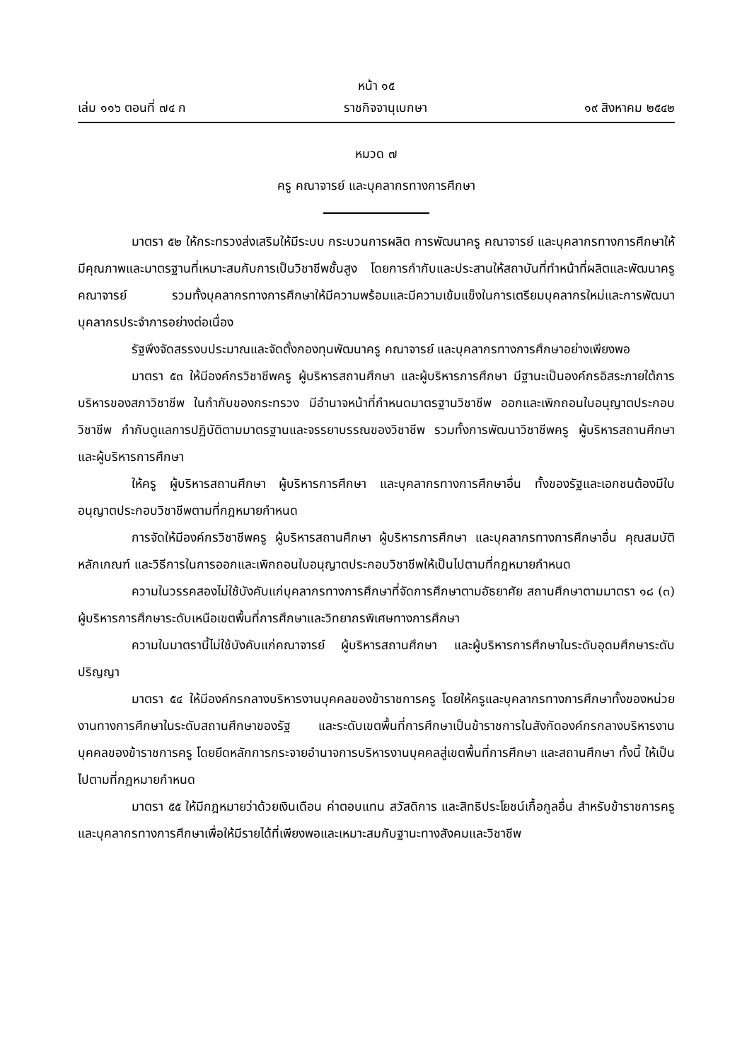หน้า ๑๕
เล่ม ๑๑๖ ตอนที่ ๗๔ ก ราชกิจจานุเบกษา ๑๙ สิงหาคม ๒๕๔๒
หมวด ๗
ครู คณาจารย์ และบุคลากรทางการศึกษา
มาตรา ๕๒ ให้กระทรวงส่งเสริมให้มีระบบ กระบวนการผลิต การพัฒนาครู คณาจารย์ และบุคลากรทางการศึกษาให้มีคุณภาพและมาตรฐานที่เหมาะสมกับการเป็นวิชาชีพชั้นสูง โดยการกำกับและประสานให้สถาบันที่ทำหน้าที่ผลิตและพัฒนาครู คณาจารย์ รวมทั้งบุคลากรทางการศึกษาให้มีความพร้อมและมีความเข้มแข็งในการเตรียมบุคลากรใหม่และการพัฒนาบุคลากรประจำการอย่างต่อเนื่อง
รัฐพึงจัดสรรงบประมาณและจัดตั้งกองทุนพัฒนาครู คณาจารย์ และบุคลากรทางการศึกษาอย่างเพียงพอ
มาตรา ๕๓ ให้มีองค์กรวิชาชีพครู ผู้บริหารสถานศึกษา และผู้บริหารการศึกษา มีฐานะเป็นองค์กรอิสระภายใต้การบริหารของสภาวิชาชีพ ในกำกับของกระทรวง มีอำนาจหน้าที่กำหนดมาตรฐานวิชาชีพ ออกและเพิกถอนใบอนุญาตประกอบวิชาชีพ กำกับดูแลการปฏิบัติตามมาตรฐานและจรรยาบรรณของวิชาชีพ รวมทั้งการพัฒนาวิชาชีพครู ผู้บริหารสถานศึกษาและผู้บริหารการศึกษา
ให้ครู ผู้บริหารสถานศึกษา ผู้บริหารการศึกษา และบุคลากรทางการศึกษาอื่น ทั้งของรัฐและเอกชนต้องมีใบอนุญาตประกอบวิชาชีพตามที่กฎหมายกำหนด
การจัดให้มีองค์กรวิชาชีพครู ผู้บริหารสถานศึกษา ผู้บริหารการศึกษา และบุคลากรทางการศึกษาอื่น คุณสมบัติ หลักเกณฑ์ และวิธีการในการออกและเพิกถอนใบอนุญาตประกอบวิชาชีพให้เป็นไปตามที่กฎหมายกำหนด
ความในวรรคสองไม่ใช้บังคับแก่บุคลากรทางการศึกษาที่จัดการศึกษาตามอัธยาศัย สถานศึกษาตามมาตรา ๑๘ (๓) ผู้บริหารการศึกษาระดับเหนือเขตพื้นที่การศึกษาและวิทยากรพิเศษทางการศึกษา
ความในมาตรานี้ไม่ใช้บังคับแก่คณาจารย์ ผู้บริหารสถานศึกษา และผู้บริหารการศึกษาในระดับอุดมศึกษาระดับปริญญา
มาตรา ๕๔ ให้มีองค์กรกลางบริหารงานบุคคลของข้าราชการครู โดยให้ครูและบุคลากรทางการศึกษาทั้งของหน่วยงานทางการศึกษาในระดับสถานศึกษาของรัฐ และระดับเขตพื้นที่การศึกษาเป็นข้าราชการในสังกัดองค์กรกลางบริหารงานบุคคลของข้าราชการครู โดยยึดหลักการกระจายอำนาจการบริหารงานบุคคลสู่เขตพื้นที่การศึกษา และสถานศึกษา ทั้งนี้ ให้เป็นไปตามที่กฎหมายกำหนด
มาตรา ๕๕ ให้มีกฎหมายว่าด้วยเงินเดือน ค่าตอบแทน สวัสดิการ และสิทธิประโยชน์เกื้อกูลอื่น สำหรับข้าราชการครูและบุคลากรทางการศึกษาเพื่อให้มีรายได้ที่เพียงพอและเหมาะสมกับฐานะทางสังคมและวิชาชีพ